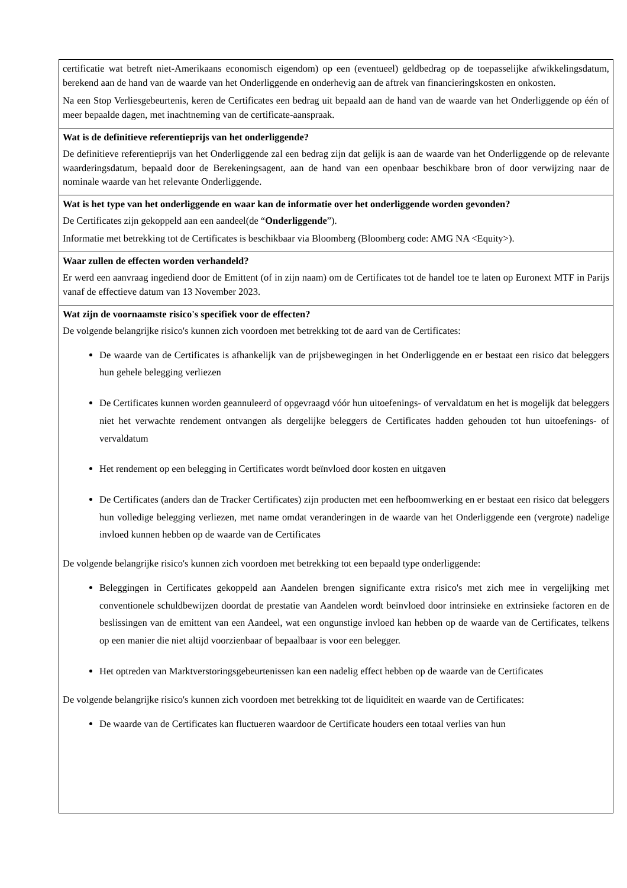| certificatie wat betreft niet-Amerikaans economisch eigendom) op een (eventueel) geldbedrag op de toepasselijke afwikkelingsdatum, berekend aan de hand van de waarde van het Onderliggende en onderhevig aan de aftrek van financieringskosten en onkosten. Na een Stop Verliesgebeurtenis, keren de Certificates een bedrag uit bepaald aan de hand van de waarde van het Onderliggende op één of meer bepaalde dagen, met inachtneming van de certificate-aanspraak. |
| Wat is de definitieve referentieprijs van het onderliggende? De definitieve referentieprijs van het Onderliggende zal een bedrag zijn dat gelijk is aan de waarde van het Onderliggende op de relevante waarderingsdatum, bepaald door de Berekeningsagent, aan de hand van een openbaar beschikbare bron of door verwijzing naar de nominale waarde van het relevante Onderliggende. |
| Wat is het type van het onderliggende en waar kan de informatie over het onderliggende worden gevonden? De Certificates zijn gekoppeld aan een aandeel(de “ Onderliggende ”). Informatie met betrekking tot de Certificates is beschikbaar via Bloomberg (Bloomberg code: AMG NA <Equity>). |
| Waar zullen de effecten worden verhandeld? Er werd een aanvraag ingediend door de Emittent (of in zijn naam) om de Certificates tot de handel toe te laten op Euronext MTF in Parijs vanaf de effectieve datum van 13 November 2023. |
| Wat zijn de voornaamste risico's specifiek voor de effecten? De volgende belangrijke risico's kunnen zich voordoen met betrekking tot de aard van de Certificates: De waarde van de Certificates is afhankelijk van de prijsbewegingen in het Onderliggende en er bestaat een risico dat beleggers hun gehele belegging verliezen De Certificates kunnen worden geannuleerd of opgevraagd vóór hun uitoefenings- of vervaldatum en het is mogelijk dat beleggers niet het verwachte rendement ontvangen als dergelijke beleggers de Certificates hadden gehouden tot hun uitoefenings- of vervaldatum Het rendement op een belegging in Certificates wordt beïnvloed door kosten en uitgaven De Certificates (anders dan de Tracker Certificates) zijn producten met een hefboomwerking en er bestaat een risico dat beleggers hun volledige belegging verliezen, met name omdat veranderingen in de waarde van het Onderliggende een (vergrote) nadelige invloed kunnen hebben op de waarde van de Certificates De volgende belangrijke risico's kunnen zich voordoen met betrekking tot een bepaald type onderliggende: Beleggingen in Certificates gekoppeld aan Aandelen brengen significante extra risico's met zich mee in vergelijking met conventionele schuldbewijzen doordat de prestatie van Aandelen wordt beïnvloed door intrinsieke en extrinsieke factoren en de beslissingen van de emittent van een Aandeel, wat een ongunstige invloed kan hebben op de waarde van de Certificates, telkens op een manier die niet altijd voorzienbaar of bepaalbaar is voor een belegger. Het optreden van Marktverstoringsgebeurtenissen kan een nadelig effect hebben op de waarde van de Certificates De volgende belangrijke risico's kunnen zich voordoen met betrekking tot de liquiditeit en waarde van de Certificates: De waarde van de Certificates kan fluctueren waardoor de Certificate houders een totaal verlies van hun |